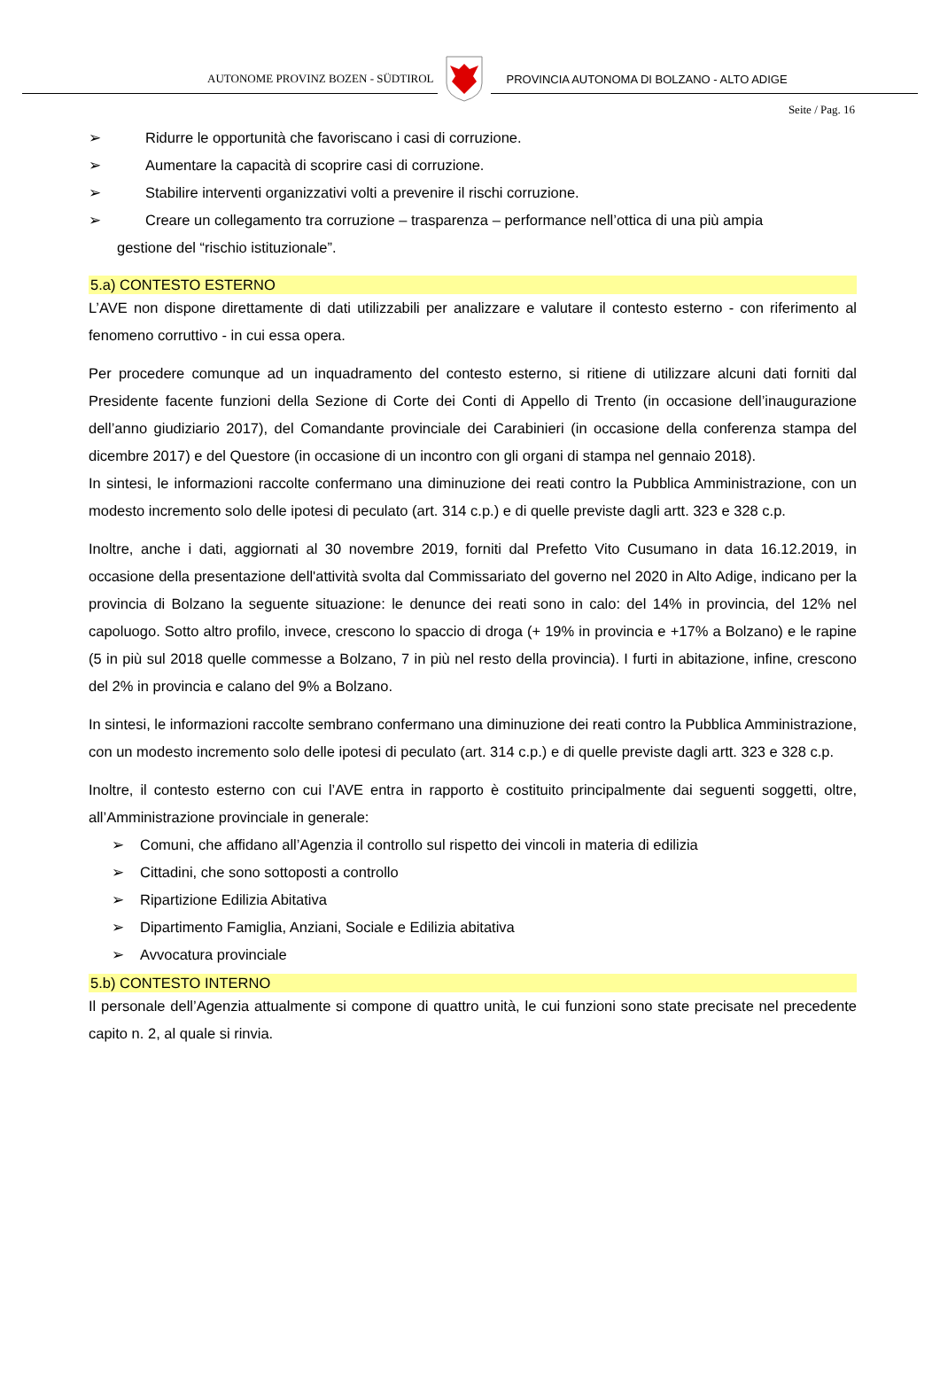AUTONOME PROVINZ BOZEN - SÜDTIROL
PROVINCIA AUTONOMA DI BOLZANO - ALTO ADIGE
Seite / Pag. 16
➢ Ridurre le opportunità che favoriscano i casi di corruzione.
➢ Aumentare la capacità di scoprire casi di corruzione.
➢ Stabilire interventi organizzativi volti a prevenire il rischi corruzione.
➢ Creare un collegamento tra corruzione – trasparenza – performance nell’ottica di una più ampia
gestione del “rischio istituzionale”.
5.a) CONTESTO ESTERNO
L’AVE non dispone direttamente di dati utilizzabili per analizzare e valutare il contesto esterno - con riferimento al fenomeno corruttivo - in cui essa opera.
Per procedere comunque ad un inquadramento del contesto esterno, si ritiene di utilizzare alcuni dati forniti dal Presidente facente funzioni della Sezione di Corte dei Conti di Appello di Trento (in occasione dell’inaugurazione dell’anno giudiziario 2017), del Comandante provinciale dei Carabinieri (in occasione della conferenza stampa del dicembre 2017) e del Questore (in occasione di un incontro con gli organi di stampa nel gennaio 2018).
In sintesi, le informazioni raccolte confermano una diminuzione dei reati contro la Pubblica Amministrazione, con un modesto incremento solo delle ipotesi di peculato (art. 314 c.p.) e di quelle previste dagli artt. 323 e 328 c.p.
Inoltre, anche i dati, aggiornati al 30 novembre 2019, forniti dal Prefetto Vito Cusumano in data 16.12.2019, in occasione della presentazione dell'attività svolta dal Commissariato del governo nel 2020 in Alto Adige, indicano per la provincia di Bolzano la seguente situazione: le denunce dei reati sono in calo: del 14% in provincia, del 12% nel capoluogo. Sotto altro profilo, invece, crescono lo spaccio di droga (+ 19% in provincia e +17% a Bolzano) e le rapine (5 in più sul 2018 quelle commesse a Bolzano, 7 in più nel resto della provincia). I furti in abitazione, infine, crescono del 2% in provincia e calano del 9% a Bolzano.
In sintesi, le informazioni raccolte sembrano confermano una diminuzione dei reati contro la Pubblica Amministrazione, con un modesto incremento solo delle ipotesi di peculato (art. 314 c.p.) e di quelle previste dagli artt. 323 e 328 c.p.
Inoltre, il contesto esterno con cui l’AVE entra in rapporto è costituito principalmente dai seguenti soggetti, oltre, all’Amministrazione provinciale in generale:
➢ Comuni, che affidano all’Agenzia il controllo sul rispetto dei vincoli in materia di edilizia
➢ Cittadini, che sono sottoposti a controllo
➢ Ripartizione Edilizia Abitativa
➢ Dipartimento Famiglia, Anziani, Sociale e Edilizia abitativa
➢ Avvocatura provinciale
5.b) CONTESTO INTERNO
Il personale dell’Agenzia attualmente si compone di quattro unità, le cui funzioni sono state precisate nel precedente capito n. 2, al quale si rinvia.